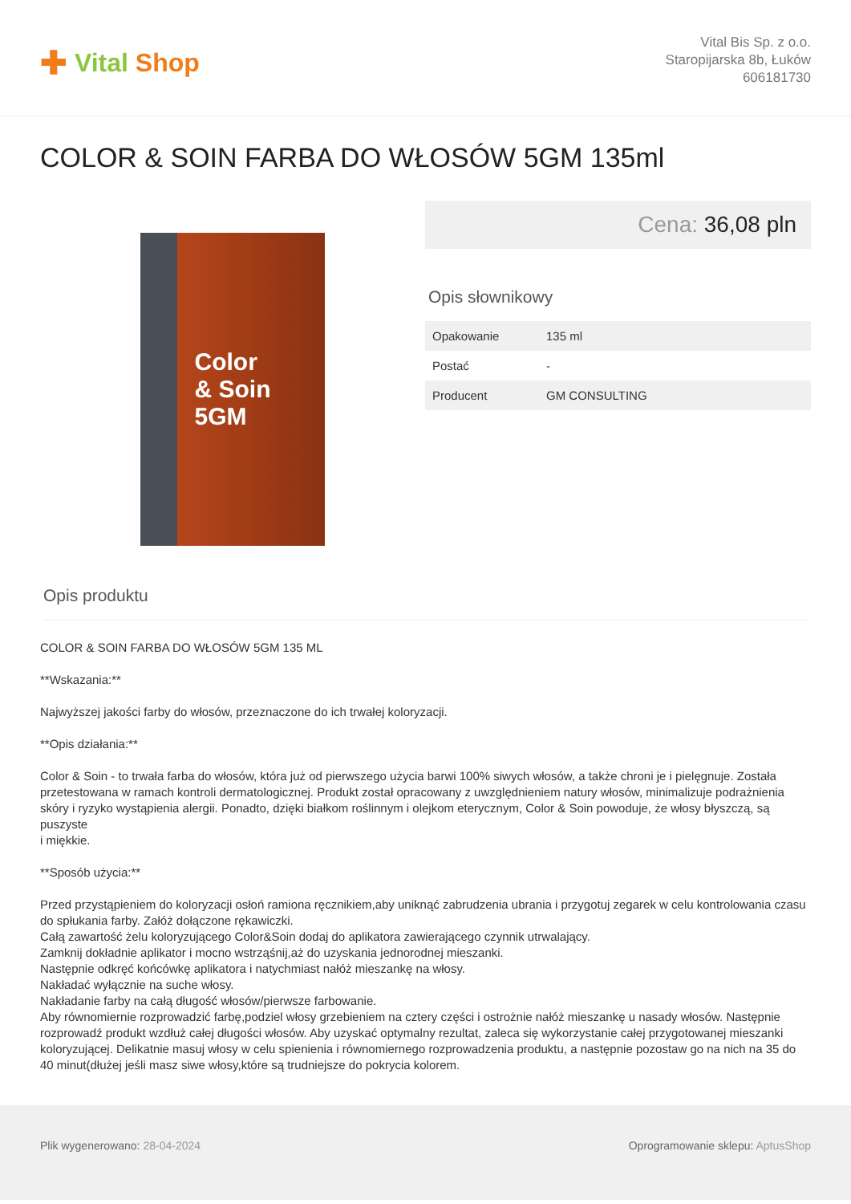✚ Vital Shop
Vital Bis Sp. z o.o.
Staropijarska 8b, Łuków
606181730
COLOR & SOIN FARBA DO WŁOSÓW 5GM 135ml
Color
& Soin
5GM
Cena: 36,08 pln
Opis słownikowy
| Opakowanie | 135 ml |
| Postać | - |
| Producent | GM CONSULTING |
Opis produktu
COLOR & SOIN FARBA DO WŁOSÓW 5GM 135 ML
**Wskazania:**
Najwyższej jakości farby do włosów, przeznaczone do ich trwałej koloryzacji.
**Opis działania:**
Color & Soin - to trwała farba do włosów, która już od pierwszego użycia barwi 100% siwych włosów, a także chroni je i pielęgnuje. Została przetestowana w ramach kontroli dermatologicznej. Produkt został opracowany z uwzględnieniem natury włosów, minimalizuje podrażnienia skóry i ryzyko wystąpienia alergii. Ponadto, dzięki białkom roślinnym i olejkom eterycznym, Color & Soin powoduje, że włosy błyszczą, są puszyste
i miękkie.
**Sposób użycia:**
Przed przystąpieniem do koloryzacji osłoń ramiona ręcznikiem,aby uniknąć zabrudzenia ubrania i przygotuj zegarek w celu kontrolowania czasu do spłukania farby. Załóż dołączone rękawiczki.
Całą zawartość żelu koloryzującego Color&Soin dodaj do aplikatora zawierającego czynnik utrwalający.
Zamknij dokładnie aplikator i mocno wstrząśnij,aż do uzyskania jednorodnej mieszanki.
Następnie odkręć końcówkę aplikatora i natychmiast nałóż mieszankę na włosy.
Nakładać wyłącznie na suche włosy.
Nakładanie farby na całą długość włosów/pierwsze farbowanie.
Aby równomiernie rozprowadzić farbę,podziel włosy grzebieniem na cztery części i ostrożnie nałóż mieszankę u nasady włosów. Następnie rozprowadź produkt wzdłuż całej długości włosów. Aby uzyskać optymalny rezultat, zaleca się wykorzystanie całej przygotowanej mieszanki koloryzującej. Delikatnie masuj włosy w celu spienienia i równomiernego rozprowadzenia produktu, a następnie pozostaw go na nich na 35 do 40 minut(dłużej jeśli masz siwe włosy,które są trudniejsze do pokrycia kolorem.
Plik wygenerowano: 28-04-2024 Oprogramowanie sklepu: AptusShop